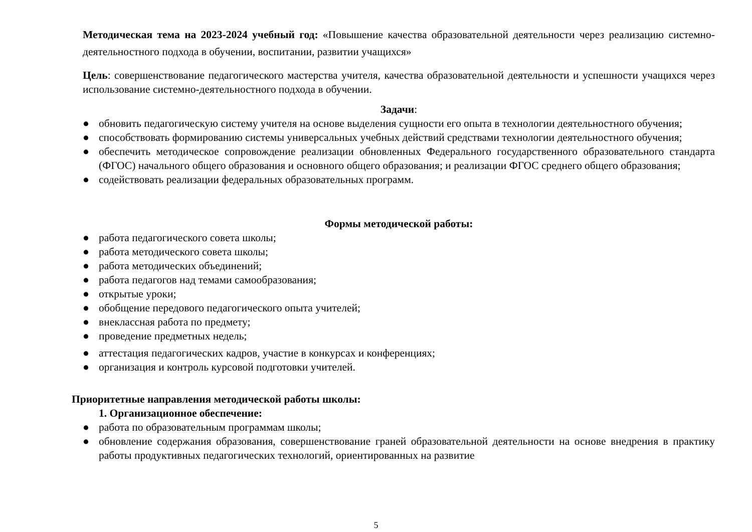Методическая тема на 2023-2024 учебный год: «Повышение качества образовательной деятельности через реализацию системно-деятельностного подхода в обучении, воспитании, развитии учащихся»
Цель: совершенствование педагогического мастерства учителя, качества образовательной деятельности и успешности учащихся через использование системно-деятельностного подхода в обучении.
Задачи:
● обновить педагогическую систему учителя на основе выделения сущности его опыта в технологии деятельностного обучения;
● способствовать формированию системы универсальных учебных действий средствами технологии деятельностного обучения;
● обеспечить методическое сопровождение реализации обновленных Федерального государственного образовательного стандарта (ФГОС) начального общего образования и основного общего образования; и реализации ФГОС среднего общего образования;
● содействовать реализации федеральных образовательных программ.
Формы методической работы:
● работа педагогического совета школы;
● работа методического совета школы;
● работа методических объединений;
● работа педагогов над темами самообразования;
● открытые уроки;
● обобщение передового педагогического опыта учителей;
● внеклассная работа по предмету;
● проведение предметных недель;
● аттестация педагогических кадров, участие в конкурсах и конференциях;
● организация и контроль курсовой подготовки учителей.
Приоритетные направления методической работы школы:
1. Организационное обеспечение:
● работа по образовательным программам школы;
● обновление содержания образования, совершенствование граней образовательной деятельности на основе внедрения в практику работы продуктивных педагогических технологий, ориентированных на развитие
5